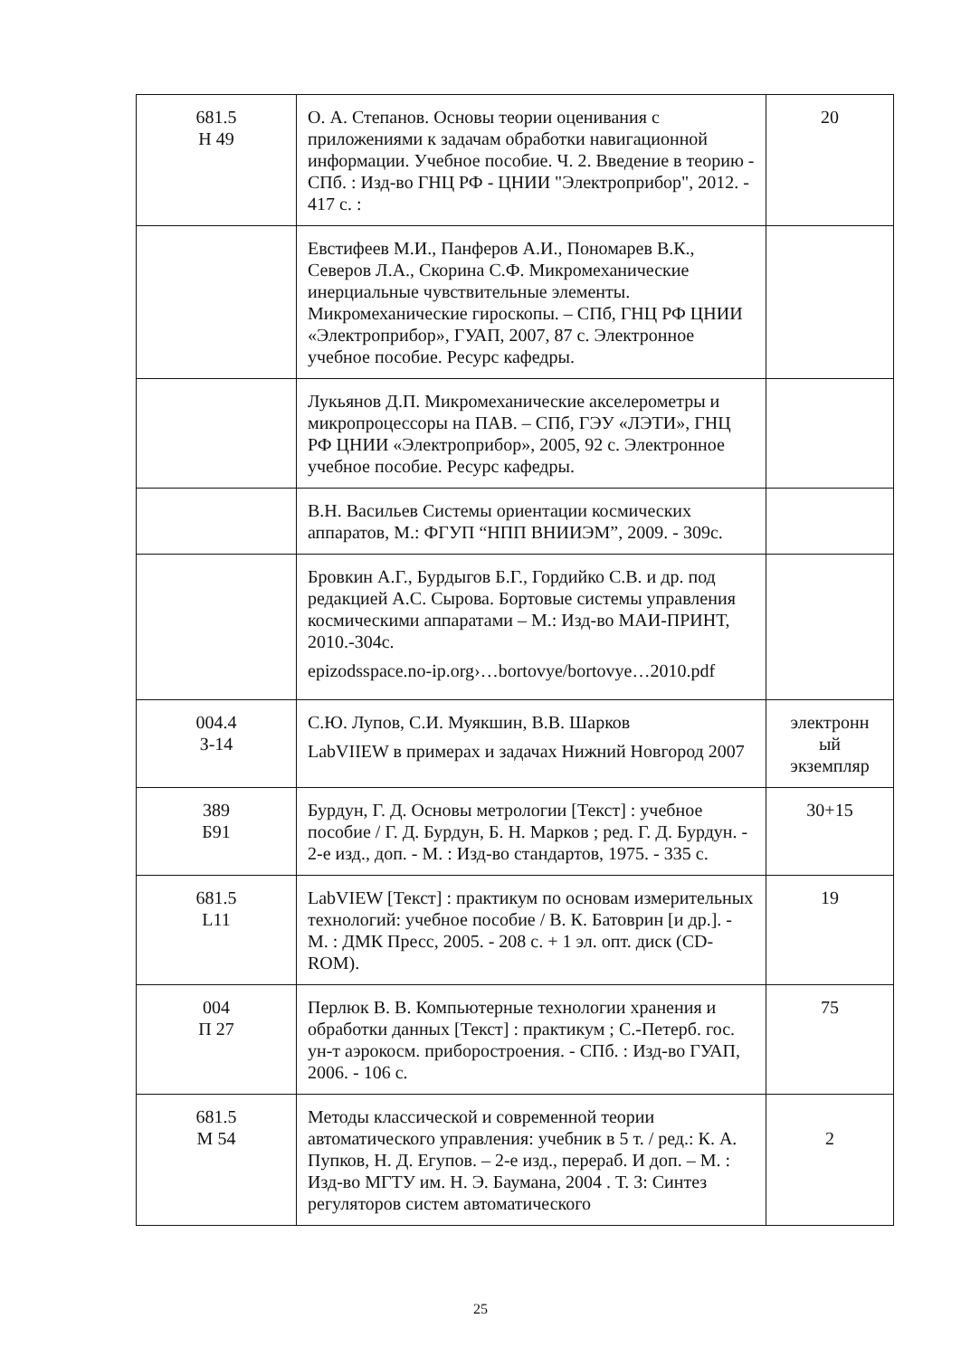| 681.5 Н 49 | О. А. Степанов. Основы теории оценивания с приложениями к задачам обработки навигационной информации. Учебное пособие. Ч. 2. Введение в теорию - СПб. : Изд-во ГНЦ РФ - ЦНИИ "Электроприбор", 2012. - 417 с. : | 20 |
| | Евстифеев М.И., Панферов А.И., Пономарев В.К., Северов Л.А., Скорина С.Ф. Микромеханические инерциальные чувствительные элементы. Микромеханические гироскопы. – СПб, ГНЦ РФ ЦНИИ «Электроприбор», ГУАП, 2007, 87 с. Электронное учебное пособие. Ресурс кафедры. | |
| | Лукьянов Д.П. Микромеханические акселерометры и микропроцессоры на ПАВ. – СПб, ГЭУ «ЛЭТИ», ГНЦ РФ ЦНИИ «Электроприбор», 2005, 92 с. Электронное учебное пособие. Ресурс кафедры. | |
| | В.Н. Васильев Системы ориентации космических аппаратов, М.: ФГУП “НПП ВНИИЭМ”, 2009. - 309с. | |
| | Бровкин А.Г., Бурдыгов Б.Г., Гордийко С.В. и др. под редакцией А.С. Сырова. Бортовые системы управления космическими аппаратами – М.: Изд-во МАИ-ПРИНТ, 2010.-304с. epizodsspace.no-ip.org›…bortovye/bortovye…2010.pdf | |
| 004.4 З-14 | С.Ю. Лупов, С.И. Муякшин, В.В. Шарков LabVIIEW в примерах и задачах Нижний Новгород 2007 | электронн ый экземпляр |
| 389 Б91 | Бурдун, Г. Д. Основы метрологии [Текст] : учебное пособие / Г. Д. Бурдун, Б. Н. Марков ; ред. Г. Д. Бурдун. - 2-е изд., доп. - М. : Изд-во стандартов, 1975. - 335 с. | 30+15 |
| 681.5 L11 | LabVIEW [Текст] : практикум по основам измерительных технологий: учебное пособие / В. К. Батоврин [и др.]. - М. : ДМК Пресс, 2005. - 208 с. + 1 эл. опт. диск (CD-ROM). | 19 |
| 004 П 27 | Перлюк В. В. Компьютерные технологии хранения и обработки данных [Текст] : практикум ; С.-Петерб. гос. ун-т аэрокосм. приборостроения. - СПб. : Изд-во ГУАП, 2006. - 106 с. | 75 |
| 681.5 М 54 | Методы классической и современной теории автоматического управления: учебник в 5 т. / ред.: К. А. Пупков, Н. Д. Егупов. – 2-е изд., перераб. И доп. – М. : Изд-во МГТУ им. Н. Э. Баумана, 2004 . Т. 3: Синтез регуляторов систем автоматического | 2 |
25